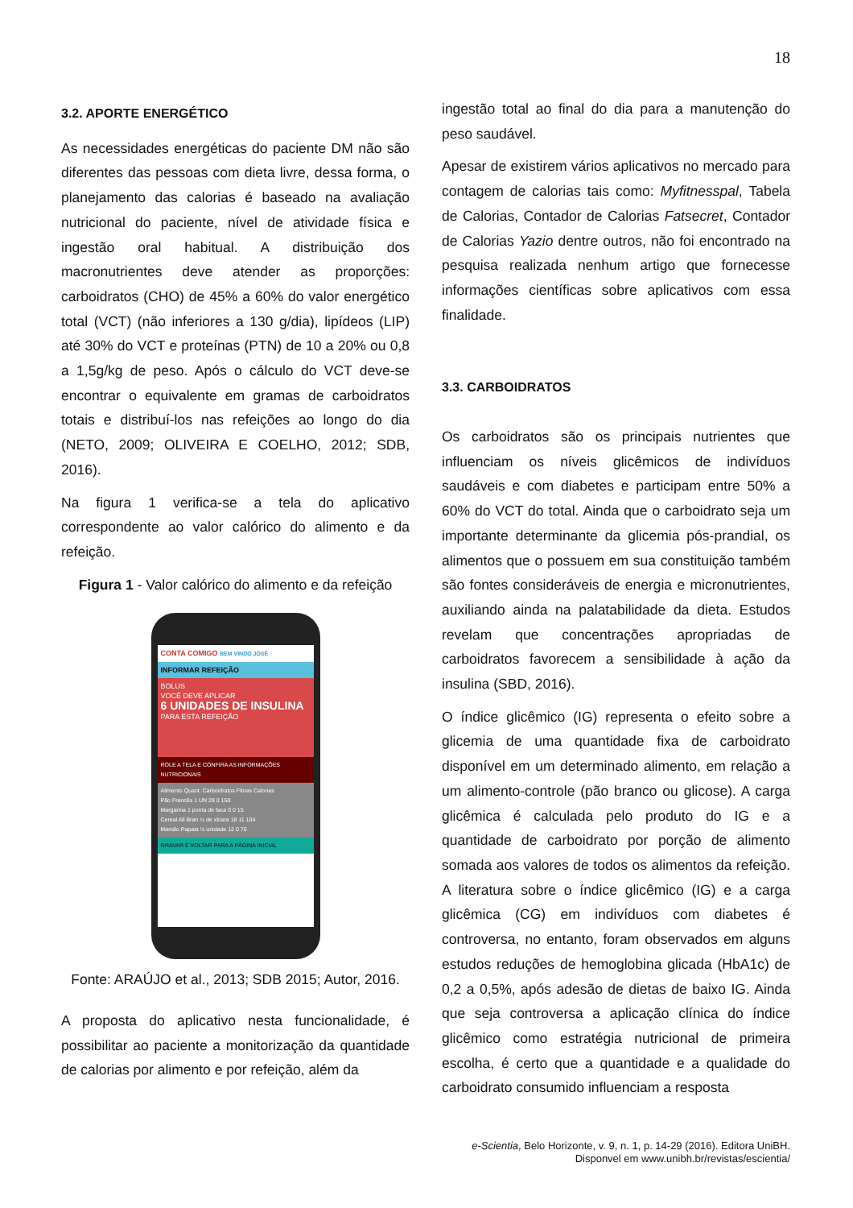18
3.2. APORTE ENERGÉTICO
As necessidades energéticas do paciente DM não são diferentes das pessoas com dieta livre, dessa forma, o planejamento das calorias é baseado na avaliação nutricional do paciente, nível de atividade física e ingestão oral habitual. A distribuição dos macronutrientes deve atender as proporções: carboidratos (CHO) de 45% a 60% do valor energético total (VCT) (não inferiores a 130 g/dia), lipídeos (LIP) até 30% do VCT e proteínas (PTN) de 10 a 20% ou 0,8 a 1,5g/kg de peso. Após o cálculo do VCT deve-se encontrar o equivalente em gramas de carboidratos totais e distribuí-los nas refeições ao longo do dia (NETO, 2009; OLIVEIRA E COELHO, 2012; SDB, 2016).
Na figura 1 verifica-se a tela do aplicativo correspondente ao valor calórico do alimento e da refeição.
Figura 1 - Valor calórico do alimento e da refeição
CONTA COMIGO BEM VINDO JOSÉ
INFORMAR REFEIÇÃO
BOLUS
VOCÊ DEVE APLICAR
6 UNIDADES DE INSULINA
PARA ESTA REFEIÇÃO
ROLE A TELA E CONFIRA AS INFORMAÇÕES NUTRICIONAIS
Alimento Quant. Carboidratos Fibras Calorias
Pão Francês 1 UN 28 0 150
Margarina 1 ponta de faca 0 0 15
Cereal All Bran ¼ de xícara 18 11 104
Mamão Papaia ½ unidade 12 0 70
GRAVAR E VOLTAR PARA A PÁGINA INICIAL
Fonte: ARAÚJO et al., 2013; SDB 2015; Autor, 2016.
A proposta do aplicativo nesta funcionalidade, é possibilitar ao paciente a monitorização da quantidade de calorias por alimento e por refeição, além da
ingestão total ao final do dia para a manutenção do peso saudável.
Apesar de existirem vários aplicativos no mercado para contagem de calorias tais como: Myfitnesspal, Tabela de Calorias, Contador de Calorias Fatsecret, Contador de Calorias Yazio dentre outros, não foi encontrado na pesquisa realizada nenhum artigo que fornecesse informações científicas sobre aplicativos com essa finalidade.
3.3. CARBOIDRATOS
Os carboidratos são os principais nutrientes que influenciam os níveis glicêmicos de indivíduos saudáveis e com diabetes e participam entre 50% a 60% do VCT do total. Ainda que o carboidrato seja um importante determinante da glicemia pós-prandial, os alimentos que o possuem em sua constituição também são fontes consideráveis de energia e micronutrientes, auxiliando ainda na palatabilidade da dieta. Estudos revelam que concentrações apropriadas de carboidratos favorecem a sensibilidade à ação da insulina (SBD, 2016).
O índice glicêmico (IG) representa o efeito sobre a glicemia de uma quantidade fixa de carboidrato disponível em um determinado alimento, em relação a um alimento-controle (pão branco ou glicose). A carga glicêmica é calculada pelo produto do IG e a quantidade de carboidrato por porção de alimento somada aos valores de todos os alimentos da refeição. A literatura sobre o índice glicêmico (IG) e a carga glicêmica (CG) em indivíduos com diabetes é controversa, no entanto, foram observados em alguns estudos reduções de hemoglobina glicada (HbA1c) de 0,2 a 0,5%, após adesão de dietas de baixo IG. Ainda que seja controversa a aplicação clínica do índice glicêmico como estratégia nutricional de primeira escolha, é certo que a quantidade e a qualidade do carboidrato consumido influenciam a resposta
e-Scientia, Belo Horizonte, v. 9, n. 1, p. 14-29 (2016). Editora UniBH.
Disponvel em www.unibh.br/revistas/escientia/